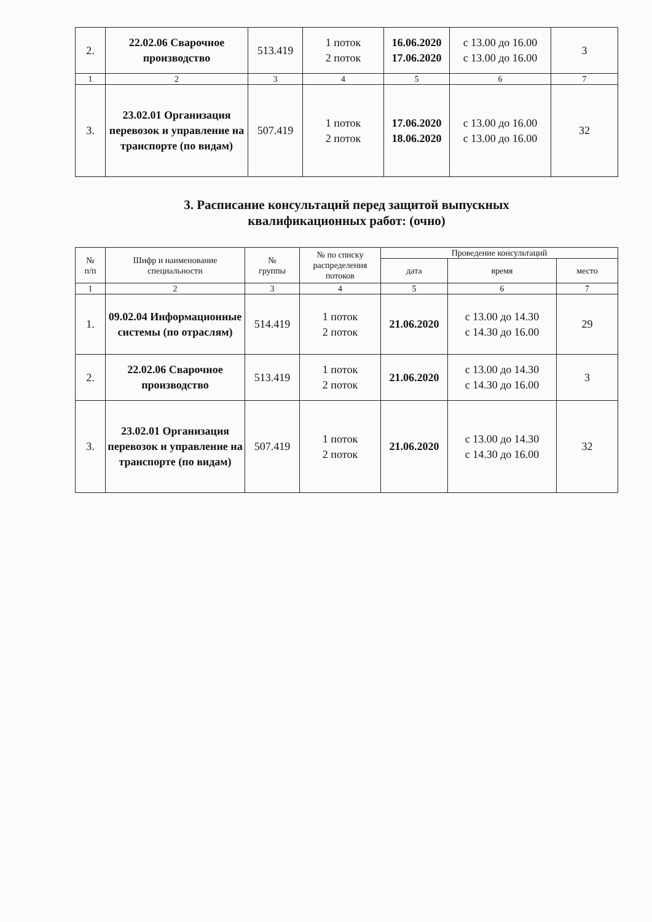| 2. | 22.02.06 Сварочное производство | 513.419 | 1 поток 2 поток | 16.06.2020 17.06.2020 | с 13.00 до 16.00 с 13.00 до 16.00 | 3 |
| 1 | 2 | 3 | 4 | 5 | 6 | 7 |
| 3. | 23.02.01 Организация перевозок и управление на транспорте (по видам) | 507.419 | 1 поток 2 поток | 17.06.2020 18.06.2020 | с 13.00 до 16.00 с 13.00 до 16.00 | 32 |
3. Расписание консультаций перед защитой выпускных
квалификационных работ: (очно)
| № п/п | Шифр и наименование специальности | № группы | № по списку распределения потоков | Проведение консультаций | | |
| --- | --- | --- | --- | --- | --- | --- |
| | | | | дата | время | место |
| 1 | 2 | 3 | 4 | 5 | 6 | 7 |
| 1. | 09.02.04 Информационные системы (по отраслям) | 514.419 | 1 поток 2 поток | 21.06.2020 | с 13.00 до 14.30 с 14.30 до 16.00 | 29 |
| 2. | 22.02.06 Сварочное производство | 513.419 | 1 поток 2 поток | 21.06.2020 | с 13.00 до 14.30 с 14.30 до 16.00 | 3 |
| 3. | 23.02.01 Организация перевозок и управление на транспорте (по видам) | 507.419 | 1 поток 2 поток | 21.06.2020 | с 13.00 до 14.30 с 14.30 до 16.00 | 32 |